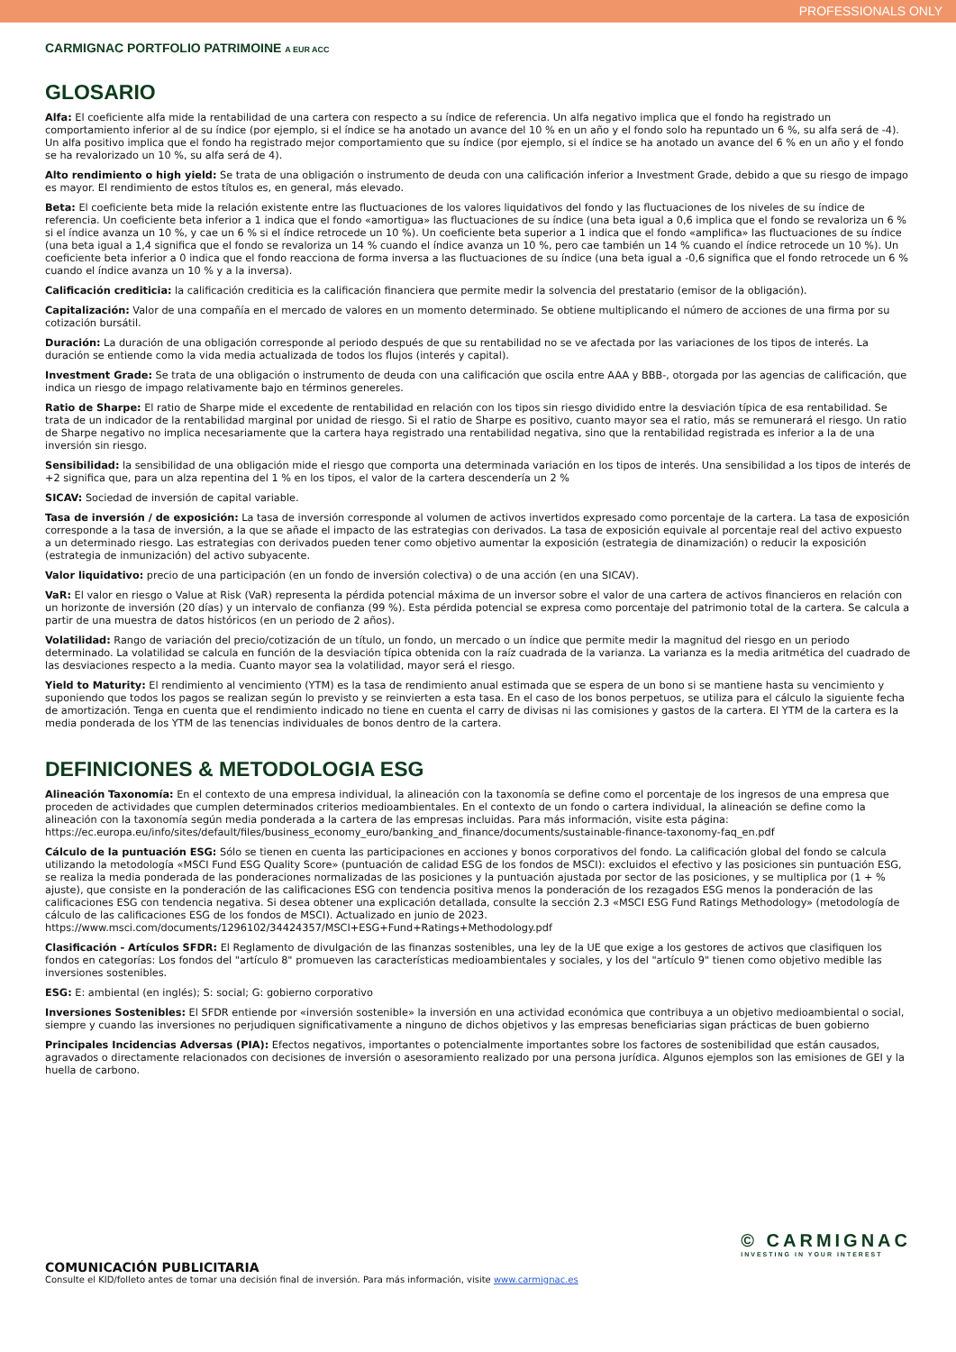PROFESSIONALS ONLY
CARMIGNAC PORTFOLIO PATRIMOINE A EUR ACC
GLOSARIO
Alfa: El coeficiente alfa mide la rentabilidad de una cartera con respecto a su índice de referencia. Un alfa negativo implica que el fondo ha registrado un comportamiento inferior al de su índice (por ejemplo, si el índice se ha anotado un avance del 10 % en un año y el fondo solo ha repuntado un 6 %, su alfa será de -4). Un alfa positivo implica que el fondo ha registrado mejor comportamiento que su índice (por ejemplo, si el índice se ha anotado un avance del 6 % en un año y el fondo se ha revalorizado un 10 %, su alfa será de 4).
Alto rendimiento o high yield: Se trata de una obligación o instrumento de deuda con una calificación inferior a Investment Grade, debido a que su riesgo de impago es mayor. El rendimiento de estos títulos es, en general, más elevado.
Beta: El coeficiente beta mide la relación existente entre las fluctuaciones de los valores liquidativos del fondo y las fluctuaciones de los niveles de su índice de referencia. Un coeficiente beta inferior a 1 indica que el fondo «amortigua» las fluctuaciones de su índice (una beta igual a 0,6 implica que el fondo se revaloriza un 6 % si el índice avanza un 10 %, y cae un 6 % si el índice retrocede un 10 %). Un coeficiente beta superior a 1 indica que el fondo «amplifica» las fluctuaciones de su índice (una beta igual a 1,4 significa que el fondo se revaloriza un 14 % cuando el índice avanza un 10 %, pero cae también un 14 % cuando el índice retrocede un 10 %). Un coeficiente beta inferior a 0 indica que el fondo reacciona de forma inversa a las fluctuaciones de su índice (una beta igual a -0,6 significa que el fondo retrocede un 6 % cuando el índice avanza un 10 % y a la inversa).
Calificación crediticia: la calificación crediticia es la calificación financiera que permite medir la solvencia del prestatario (emisor de la obligación).
Capitalización: Valor de una compañía en el mercado de valores en un momento determinado. Se obtiene multiplicando el número de acciones de una firma por su cotización bursátil.
Duración: La duración de una obligación corresponde al periodo después de que su rentabilidad no se ve afectada por las variaciones de los tipos de interés. La duración se entiende como la vida media actualizada de todos los flujos (interés y capital).
Investment Grade: Se trata de una obligación o instrumento de deuda con una calificación que oscila entre AAA y BBB-, otorgada por las agencias de calificación, que indica un riesgo de impago relativamente bajo en términos genereles.
Ratio de Sharpe: El ratio de Sharpe mide el excedente de rentabilidad en relación con los tipos sin riesgo dividido entre la desviación típica de esa rentabilidad. Se trata de un indicador de la rentabilidad marginal por unidad de riesgo. Si el ratio de Sharpe es positivo, cuanto mayor sea el ratio, más se remunerará el riesgo. Un ratio de Sharpe negativo no implica necesariamente que la cartera haya registrado una rentabilidad negativa, sino que la rentabilidad registrada es inferior a la de una inversión sin riesgo.
Sensibilidad: la sensibilidad de una obligación mide el riesgo que comporta una determinada variación en los tipos de interés. Una sensibilidad a los tipos de interés de +2 significa que, para un alza repentina del 1 % en los tipos, el valor de la cartera descendería un 2 %
SICAV: Sociedad de inversión de capital variable.
Tasa de inversión / de exposición: La tasa de inversión corresponde al volumen de activos invertidos expresado como porcentaje de la cartera. La tasa de exposición corresponde a la tasa de inversión, a la que se añade el impacto de las estrategias con derivados. La tasa de exposición equivale al porcentaje real del activo expuesto a un determinado riesgo. Las estrategias con derivados pueden tener como objetivo aumentar la exposición (estrategia de dinamización) o reducir la exposición (estrategia de inmunización) del activo subyacente.
Valor liquidativo: precio de una participación (en un fondo de inversión colectiva) o de una acción (en una SICAV).
VaR: El valor en riesgo o Value at Risk (VaR) representa la pérdida potencial máxima de un inversor sobre el valor de una cartera de activos financieros en relación con un horizonte de inversión (20 días) y un intervalo de confianza (99 %). Esta pérdida potencial se expresa como porcentaje del patrimonio total de la cartera. Se calcula a partir de una muestra de datos históricos (en un periodo de 2 años).
Volatilidad: Rango de variación del precio/cotización de un título, un fondo, un mercado o un índice que permite medir la magnitud del riesgo en un periodo determinado. La volatilidad se calcula en función de la desviación típica obtenida con la raíz cuadrada de la varianza. La varianza es la media aritmética del cuadrado de las desviaciones respecto a la media. Cuanto mayor sea la volatilidad, mayor será el riesgo.
Yield to Maturity: El rendimiento al vencimiento (YTM) es la tasa de rendimiento anual estimada que se espera de un bono si se mantiene hasta su vencimiento y suponiendo que todos los pagos se realizan según lo previsto y se reinvierten a esta tasa. En el caso de los bonos perpetuos, se utiliza para el cálculo la siguiente fecha de amortización. Tenga en cuenta que el rendimiento indicado no tiene en cuenta el carry de divisas ni las comisiones y gastos de la cartera. El YTM de la cartera es la media ponderada de los YTM de las tenencias individuales de bonos dentro de la cartera.
DEFINICIONES & METODOLOGIA ESG
Alineación Taxonomía: En el contexto de una empresa individual, la alineación con la taxonomía se define como el porcentaje de los ingresos de una empresa que proceden de actividades que cumplen determinados criterios medioambientales. En el contexto de un fondo o cartera individual, la alineación se define como la alineación con la taxonomía según media ponderada a la cartera de las empresas incluidas. Para más información, visite esta página: https://ec.europa.eu/info/sites/default/files/business_economy_euro/banking_and_finance/documents/sustainable-finance-taxonomy-faq_en.pdf
Cálculo de la puntuación ESG: Sólo se tienen en cuenta las participaciones en acciones y bonos corporativos del fondo. La calificación global del fondo se calcula utilizando la metodología «MSCI Fund ESG Quality Score» (puntuación de calidad ESG de los fondos de MSCI): excluidos el efectivo y las posiciones sin puntuación ESG, se realiza la media ponderada de las ponderaciones normalizadas de las posiciones y la puntuación ajustada por sector de las posiciones, y se multiplica por (1 + % ajuste), que consiste en la ponderación de las calificaciones ESG con tendencia positiva menos la ponderación de los rezagados ESG menos la ponderación de las calificaciones ESG con tendencia negativa. Si desea obtener una explicación detallada, consulte la sección 2.3 «MSCI ESG Fund Ratings Methodology» (metodología de cálculo de las calificaciones ESG de los fondos de MSCI). Actualizado en junio de 2023. https://www.msci.com/documents/1296102/34424357/MSCI+ESG+Fund+Ratings+Methodology.pdf
Clasificación - Artículos SFDR: El Reglamento de divulgación de las finanzas sostenibles, una ley de la UE que exige a los gestores de activos que clasifiquen los fondos en categorías: Los fondos del "artículo 8" promueven las características medioambientales y sociales, y los del "artículo 9" tienen como objetivo medible las inversiones sostenibles.
ESG: E: ambiental (en inglés); S: social; G: gobierno corporativo
Inversiones Sostenibles: El SFDR entiende por «inversión sostenible» la inversión en una actividad económica que contribuya a un objetivo medioambiental o social, siempre y cuando las inversiones no perjudiquen significativamente a ninguno de dichos objetivos y las empresas beneficiarias sigan prácticas de buen gobierno
Principales Incidencias Adversas (PIA): Efectos negativos, importantes o potencialmente importantes sobre los factores de sostenibilidad que están causados, agravados o directamente relacionados con decisiones de inversión o asesoramiento realizado por una persona jurídica. Algunos ejemplos son las emisiones de GEI y la huella de carbono.
COMUNICACIÓN PUBLICITARIA
Consulte el KID/folleto antes de tomar una decisión final de inversión. Para más información, visite www.carmignac.es
© CARMIGNAC
INVESTING IN YOUR INTEREST